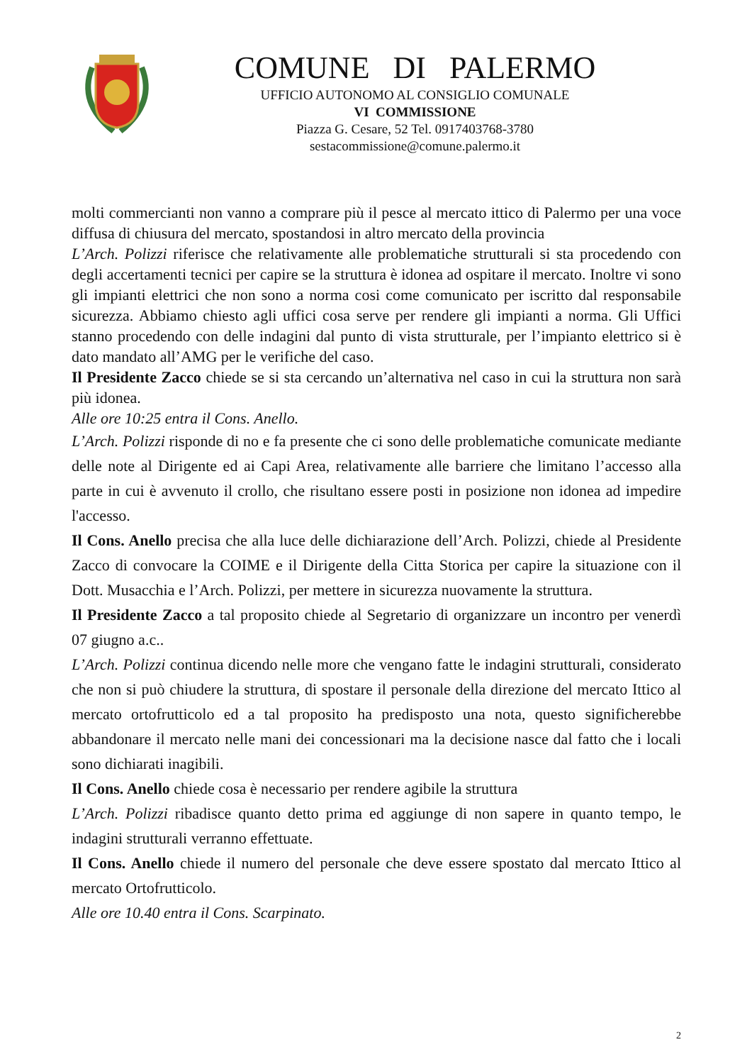COMUNE DI PALERMO
UFFICIO AUTONOMO AL CONSIGLIO COMUNALE
VI COMMISSIONE
Piazza G. Cesare, 52 Tel. 0917403768-3780
sestacommissione@comune.palermo.it
molti commercianti non vanno a comprare più il pesce al mercato ittico di Palermo per una voce diffusa di chiusura del mercato, spostandosi in altro mercato della provincia
L’Arch. Polizzi riferisce che relativamente alle problematiche strutturali si sta procedendo con degli accertamenti tecnici per capire se la struttura è idonea ad ospitare il mercato. Inoltre vi sono gli impianti elettrici che non sono a norma cosi come comunicato per iscritto dal responsabile sicurezza. Abbiamo chiesto agli uffici cosa serve per rendere gli impianti a norma. Gli Uffici stanno procedendo con delle indagini dal punto di vista strutturale, per l’impianto elettrico si è dato mandato all’AMG per le verifiche del caso.
Il Presidente Zacco chiede se si sta cercando un’alternativa nel caso in cui la struttura non sarà più idonea.
Alle ore 10:25 entra il Cons. Anello.
L’Arch. Polizzi risponde di no e fa presente che ci sono delle problematiche comunicate mediante delle note al Dirigente ed ai Capi Area, relativamente alle barriere che limitano l’accesso alla parte in cui è avvenuto il crollo, che risultano essere posti in posizione non idonea ad impedire l'accesso.
Il Cons. Anello precisa che alla luce delle dichiarazione dell’Arch. Polizzi, chiede al Presidente Zacco di convocare la COIME e il Dirigente della Citta Storica per capire la situazione con il Dott. Musacchia e l’Arch. Polizzi, per mettere in sicurezza nuovamente la struttura.
Il Presidente Zacco a tal proposito chiede al Segretario di organizzare un incontro per venerdì 07 giugno a.c..
L’Arch. Polizzi continua dicendo nelle more che vengano fatte le indagini strutturali, considerato che non si può chiudere la struttura, di spostare il personale della direzione del mercato Ittico al mercato ortofrutticolo ed a tal proposito ha predisposto una nota, questo significherebbe abbandonare il mercato nelle mani dei concessionari ma la decisione nasce dal fatto che i locali sono dichiarati inagibili.
Il Cons. Anello chiede cosa è necessario per rendere agibile la struttura
L’Arch. Polizzi ribadisce quanto detto prima ed aggiunge di non sapere in quanto tempo, le indagini strutturali verranno effettuate.
Il Cons. Anello chiede il numero del personale che deve essere spostato dal mercato Ittico al mercato Ortofrutticolo.
Alle ore 10.40 entra il Cons. Scarpinato.
2